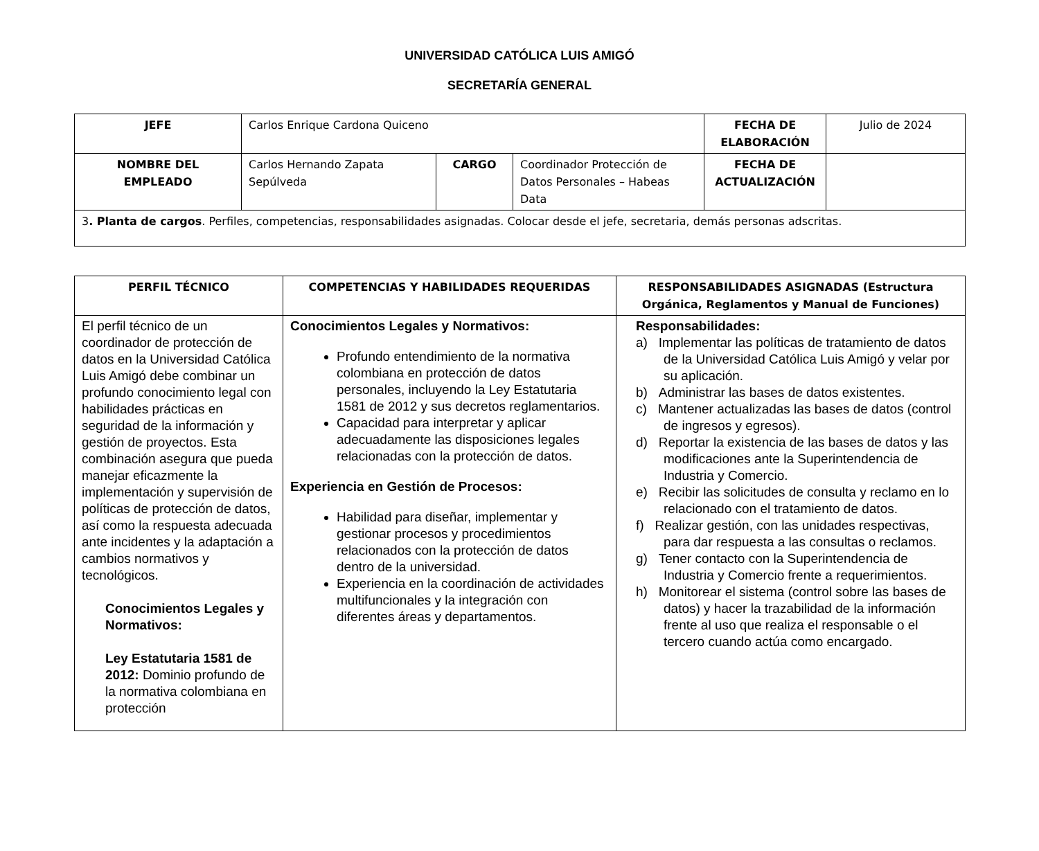UNIVERSIDAD CATÓLICA LUIS AMIGÓ
SECRETARÍA GENERAL
| JEFE | Carlos Enrique Cardona Quiceno | | | FECHA DE ELABORACIÓN | Julio de 2024 |
| NOMBRE DEL EMPLEADO | Carlos Hernando Zapata Sepúlveda | CARGO | Coordinador Protección de Datos Personales – Habeas Data | FECHA DE ACTUALIZACIÓN | |
| 3 . Planta de cargos . Perfiles, competencias, responsabilidades asignadas. Colocar desde el jefe, secretaria, demás personas adscritas. | | | | | |
| PERFIL TÉCNICO | COMPETENCIAS Y HABILIDADES REQUERIDAS | RESPONSABILIDADES ASIGNADAS (Estructura Orgánica, Reglamentos y Manual de Funciones) |
| --- | --- | --- |
| El perfil técnico de un coordinador de protección de datos en la Universidad Católica Luis Amigó debe combinar un profundo conocimiento legal con habilidades prácticas en seguridad de la información y gestión de proyectos. Esta combinación asegura que pueda manejar eficazmente la implementación y supervisión de políticas de protección de datos, así como la respuesta adecuada ante incidentes y la adaptación a cambios normativos y tecnológicos. Conocimientos Legales y Normativos: Ley Estatutaria 1581 de 2012: Dominio profundo de la normativa colombiana en protección | Conocimientos Legales y Normativos: Profundo entendimiento de la normativa colombiana en protección de datos personales, incluyendo la Ley Estatutaria 1581 de 2012 y sus decretos reglamentarios. Capacidad para interpretar y aplicar adecuadamente las disposiciones legales relacionadas con la protección de datos. Experiencia en Gestión de Procesos: Habilidad para diseñar, implementar y gestionar procesos y procedimientos relacionados con la protección de datos dentro de la universidad. Experiencia en la coordinación de actividades multifuncionales y la integración con diferentes áreas y departamentos. | Responsabilidades: a) Implementar las políticas de tratamiento de datos de la Universidad Católica Luis Amigó y velar por su aplicación. b) Administrar las bases de datos existentes. c) Mantener actualizadas las bases de datos (control de ingresos y egresos). d) Reportar la existencia de las bases de datos y las modificaciones ante la Superintendencia de Industria y Comercio. e) Recibir las solicitudes de consulta y reclamo en lo relacionado con el tratamiento de datos. f) Realizar gestión, con las unidades respectivas, para dar respuesta a las consultas o reclamos. g) Tener contacto con la Superintendencia de Industria y Comercio frente a requerimientos. h) Monitorear el sistema (control sobre las bases de datos) y hacer la trazabilidad de la información frente al uso que realiza el responsable o el tercero cuando actúa como encargado. |